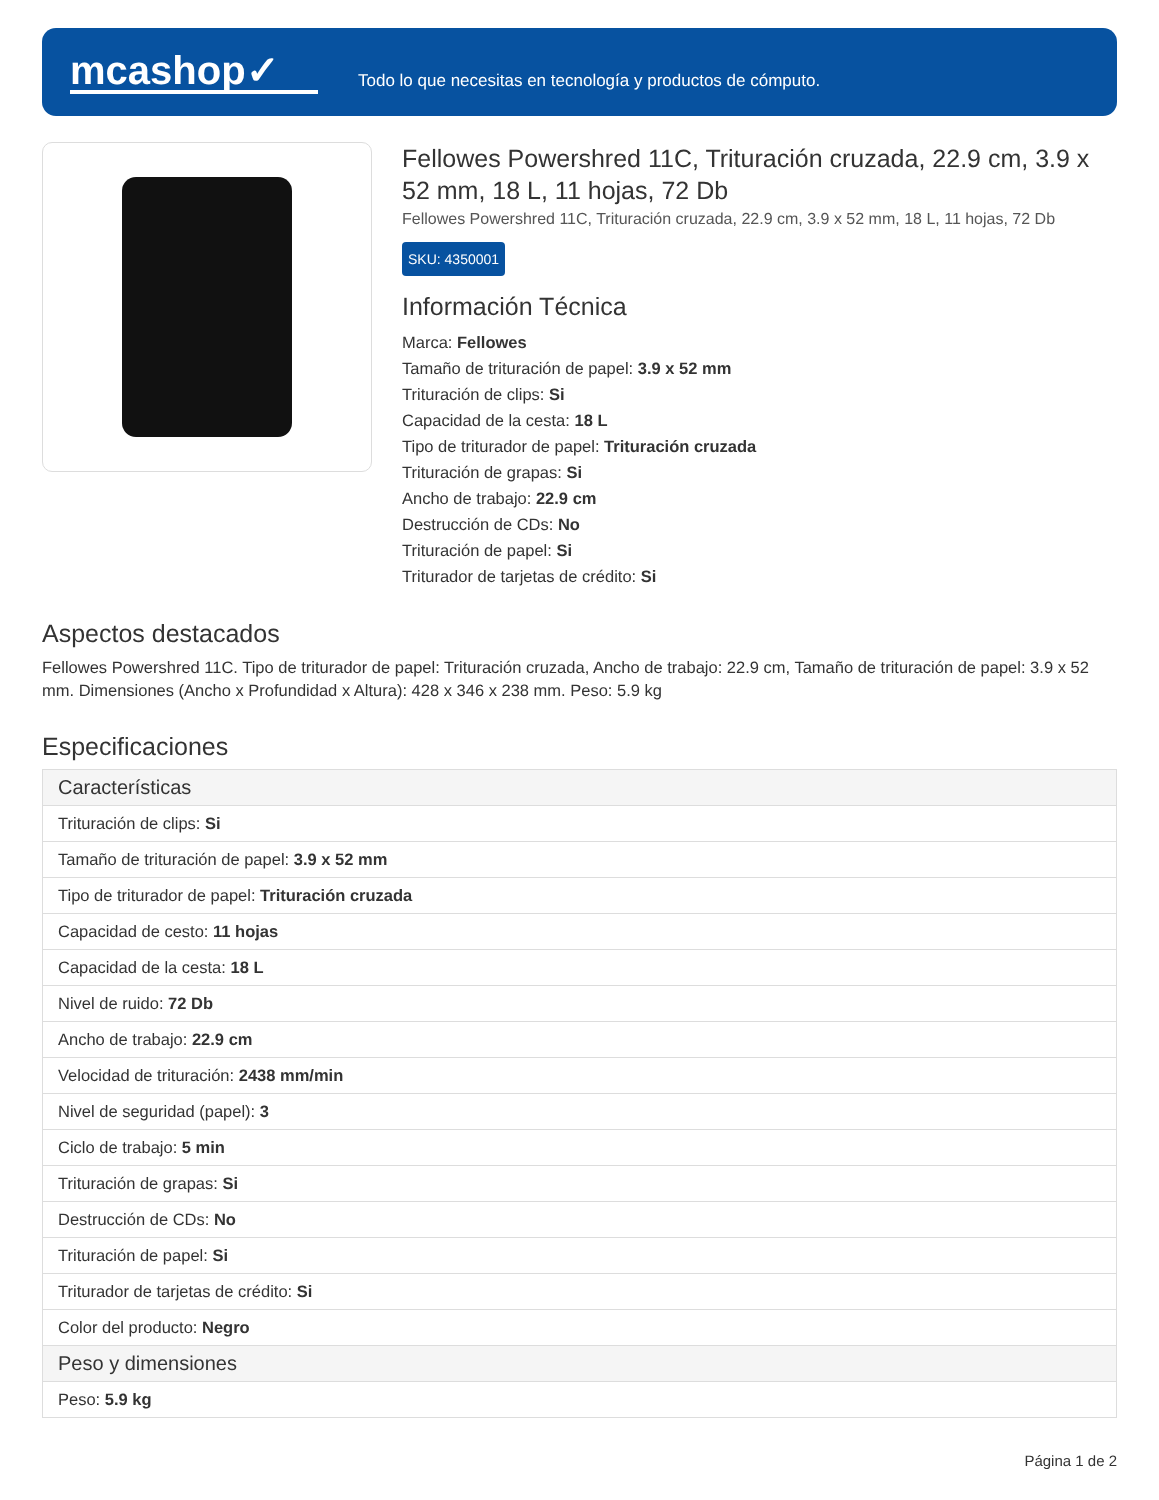mcashop✓
Todo lo que necesitas en tecnología y productos de cómputo.
Fellowes Powershred 11C, Trituración cruzada, 22.9 cm, 3.9 x 52 mm, 18 L, 11 hojas, 72 Db
Fellowes Powershred 11C, Trituración cruzada, 22.9 cm, 3.9 x 52 mm, 18 L, 11 hojas, 72 Db
SKU: 4350001
Información Técnica
Marca: Fellowes
Tamaño de trituración de papel: 3.9 x 52 mm
Trituración de clips: Si
Capacidad de la cesta: 18 L
Tipo de triturador de papel: Trituración cruzada
Trituración de grapas: Si
Ancho de trabajo: 22.9 cm
Destrucción de CDs: No
Trituración de papel: Si
Triturador de tarjetas de crédito: Si
Aspectos destacados
Fellowes Powershred 11C. Tipo de triturador de papel: Trituración cruzada, Ancho de trabajo: 22.9 cm, Tamaño de trituración de papel: 3.9 x 52 mm. Dimensiones (Ancho x Profundidad x Altura): 428 x 346 x 238 mm. Peso: 5.9 kg
Especificaciones
| Características |
| --- |
| Trituración de clips: Si |
| Tamaño de trituración de papel: 3.9 x 52 mm |
| Tipo de triturador de papel: Trituración cruzada |
| Capacidad de cesto: 11 hojas |
| Capacidad de la cesta: 18 L |
| Nivel de ruido: 72 Db |
| Ancho de trabajo: 22.9 cm |
| Velocidad de trituración: 2438 mm/min |
| Nivel de seguridad (papel): 3 |
| Ciclo de trabajo: 5 min |
| Trituración de grapas: Si |
| Destrucción de CDs: No |
| Trituración de papel: Si |
| Triturador de tarjetas de crédito: Si |
| Color del producto: Negro |
| Peso y dimensiones |
| Peso: 5.9 kg |
Página 1 de 2